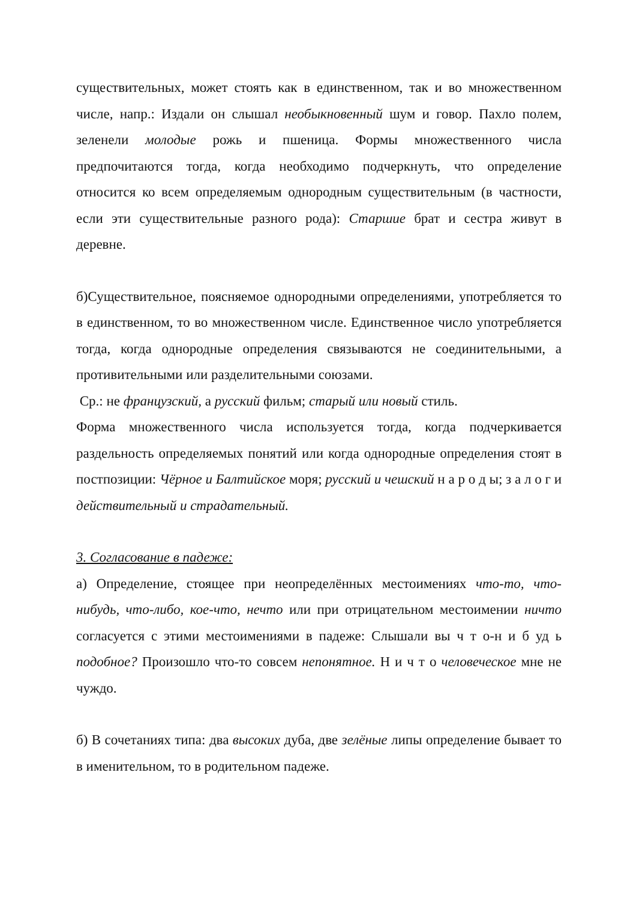существительных, может стоять как в единственном, так и во множественном числе, напр.: Издали он слышал необыкновенный шум и говор. Пахло полем, зеленели молодые рожь и пшеница. Формы множественного числа предпочитаются тогда, когда необходимо подчеркнуть, что определение относится ко всем определяемым однородным существительным (в частности, если эти существительные разного рода): Старшие брат и сестра живут в деревне.
б)Существительное, поясняемое однородными определениями, употребляется то в единственном, то во множественном числе. Единственное число употребляется тогда, когда однородные определения связываются не соединительными, а противительными или разделительными союзами.
Ср.: не французский, а русский фильм; старый или новый стиль.
Форма множественного числа используется тогда, когда подчеркивается раздельность определяемых понятий или когда однородные определения стоят в постпозиции: Чёрное и Балтийское моря; русский и чешский н а р о д ы; з а л о г и действительный и страдательный.
3. Согласование в падеже:
а) Определение, стоящее при неопределённых местоимениях что-то, что-нибудь, что-либо, кое-что, нечто или при отрицательном местоимении ничто согласуется с этими местоимениями в падеже: Слышали вы ч т о-н и б уд ь подобное? Произошло что-то совсем непонятное. Н и ч т о человеческое мне не чуждо.
б) В сочетаниях типа: два высоких дуба, две зелёные липы определение бывает то в именительном, то в родительном падеже.